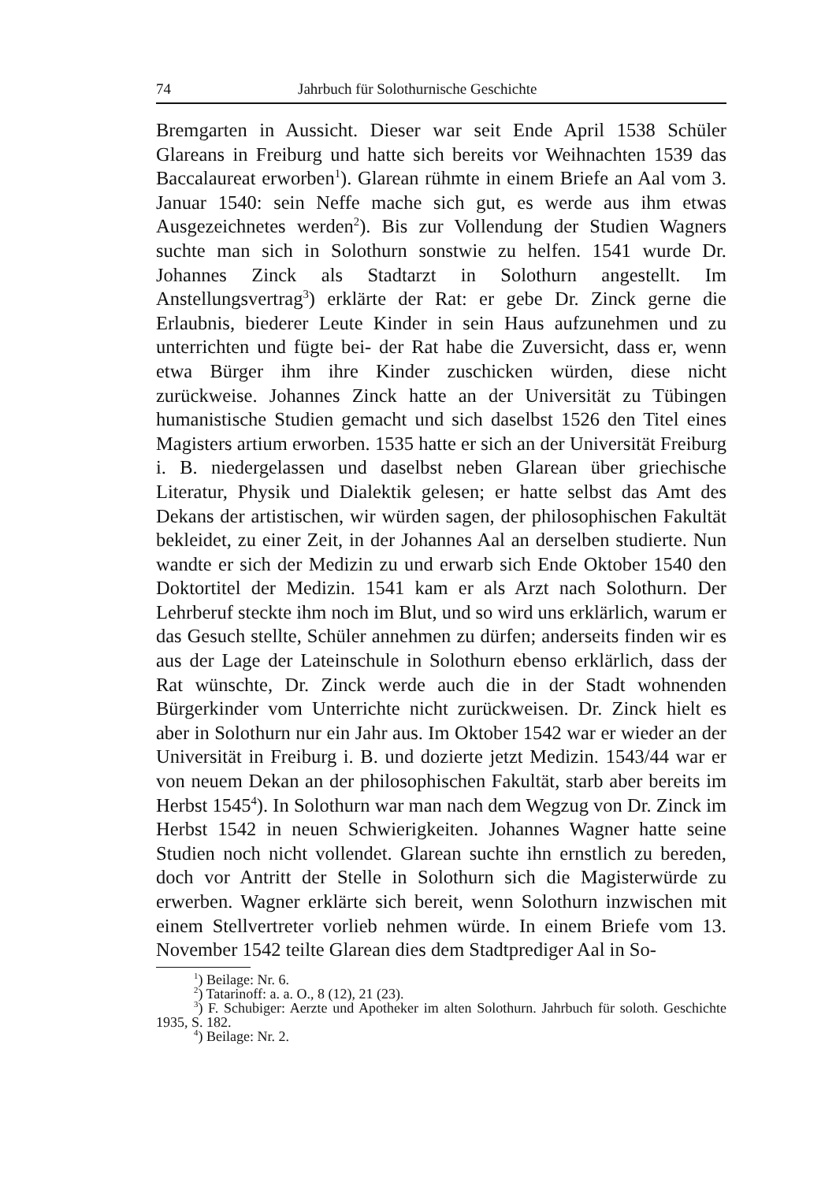74 Jahrbuch für Solothurnische Geschichte
Bremgarten in Aussicht. Dieser war seit Ende April 1538 Schüler Glareans in Freiburg und hatte sich bereits vor Weihnachten 1539 das Baccalaureat erworben<sup>1</sup>). Glarean rühmte in einem Briefe an Aal vom 3. Januar 1540: sein Neffe mache sich gut, es werde aus ihm etwas Ausgezeichnetes werden<sup>2</sup>). Bis zur Vollendung der Studien Wagners suchte man sich in Solothurn sonstwie zu helfen. 1541 wurde Dr. Johannes Zinck als Stadtarzt in Solothurn angestellt. Im Anstellungsvertrag<sup>3</sup>) erklärte der Rat: er gebe Dr. Zinck gerne die Erlaubnis, biederer Leute Kinder in sein Haus aufzunehmen und zu unterrichten und fügte bei- der Rat habe die Zuversicht, dass er, wenn etwa Bürger ihm ihre Kinder zuschicken würden, diese nicht zurückweise. Johannes Zinck hatte an der Universität zu Tübingen humanistische Studien gemacht und sich daselbst 1526 den Titel eines Magisters artium erworben. 1535 hatte er sich an der Universität Freiburg i. B. niedergelassen und daselbst neben Glarean über griechische Literatur, Physik und Dialektik gelesen; er hatte selbst das Amt des Dekans der artistischen, wir würden sagen, der philosophischen Fakultät bekleidet, zu einer Zeit, in der Johannes Aal an derselben studierte. Nun wandte er sich der Medizin zu und erwarb sich Ende Oktober 1540 den Doktortitel der Medizin. 1541 kam er als Arzt nach Solothurn. Der Lehrberuf steckte ihm noch im Blut, und so wird uns erklärlich, warum er das Gesuch stellte, Schüler annehmen zu dürfen; anderseits finden wir es aus der Lage der Lateinschule in Solothurn ebenso erklärlich, dass der Rat wünschte, Dr. Zinck werde auch die in der Stadt wohnenden Bürgerkinder vom Unterrichte nicht zurückweisen. Dr. Zinck hielt es aber in Solothurn nur ein Jahr aus. Im Oktober 1542 war er wieder an der Universität in Freiburg i. B. und dozierte jetzt Medizin. 1543/44 war er von neuem Dekan an der philosophischen Fakultät, starb aber bereits im Herbst 1545<sup>4</sup>). In Solothurn war man nach dem Wegzug von Dr. Zinck im Herbst 1542 in neuen Schwierigkeiten. Johannes Wagner hatte seine Studien noch nicht vollendet. Glarean suchte ihn ernstlich zu bereden, doch vor Antritt der Stelle in Solothurn sich die Magisterwürde zu erwerben. Wagner erklärte sich bereit, wenn Solothurn inzwischen mit einem Stellvertreter vorlieb nehmen würde. In einem Briefe vom 13. November 1542 teilte Glarean dies dem Stadtprediger Aal in So-
<sup>1</sup>) Beilage: Nr. 6.
<sup>2</sup>) Tatarinoff: a. a. O., 8 (12), 21 (23).
<sup>3</sup>) F. Schubiger: Aerzte und Apotheker im alten Solothurn. Jahrbuch für soloth. Geschichte 1935, S. 182.
<sup>4</sup>) Beilage: Nr. 2.